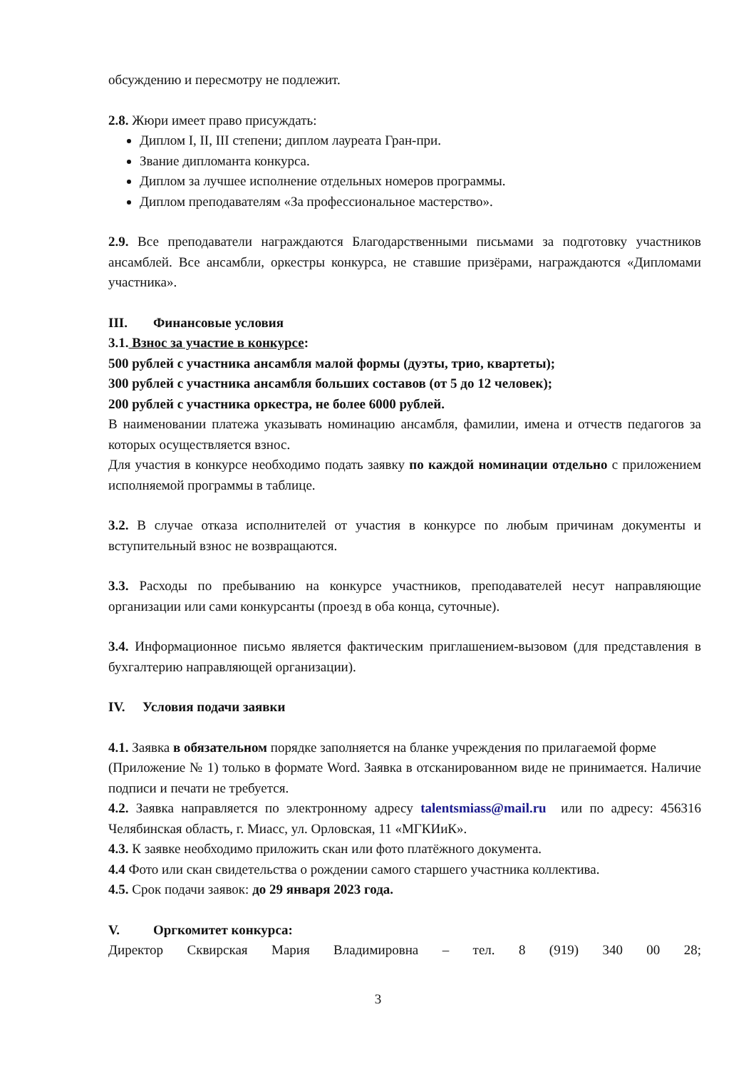обсуждению и пересмотру не подлежит.
2.8. Жюри имеет право присуждать:
Диплом I, II, III степени; диплом лауреата Гран-при.
Звание дипломанта конкурса.
Диплом за лучшее исполнение отдельных номеров программы.
Диплом преподавателям «За профессиональное мастерство».
2.9. Все преподаватели награждаются Благодарственными письмами за подготовку участников ансамблей. Все ансамбли, оркестры конкурса, не ставшие призёрами, награждаются «Дипломами участника».
III. Финансовые условия
3.1. Взнос за участие в конкурсе:
500 рублей с участника ансамбля малой формы (дуэты, трио, квартеты);
300 рублей с участника ансамбля больших составов (от 5 до 12 человек);
200 рублей с участника оркестра, не более 6000 рублей.
В наименовании платежа указывать номинацию ансамбля, фамилии, имена и отчеств педагогов за которых осуществляется взнос.
Для участия в конкурсе необходимо подать заявку по каждой номинации отдельно с приложением исполняемой программы в таблице.
3.2. В случае отказа исполнителей от участия в конкурсе по любым причинам документы и вступительный взнос не возвращаются.
3.3. Расходы по пребыванию на конкурсе участников, преподавателей несут направляющие организации или сами конкурсанты (проезд в оба конца, суточные).
3.4. Информационное письмо является фактическим приглашением-вызовом (для представления в бухгалтерию направляющей организации).
IV. Условия подачи заявки
4.1. Заявка в обязательном порядке заполняется на бланке учреждения по прилагаемой форме
(Приложение № 1) только в формате Word. Заявка в отсканированном виде не принимается. Наличие подписи и печати не требуется.
4.2. Заявка направляется по электронному адресу talentsmiass@mail.ru или по адресу: 456316 Челябинская область, г. Миасс, ул. Орловская, 11 «МГКИиК».
4.3. К заявке необходимо приложить скан или фото платёжного документа.
4.4 Фото или скан свидетельства о рождении самого старшего участника коллектива.
4.5. Срок подачи заявок: до 29 января 2023 года.
V. Оргкомитет конкурса:
Директор Сквирская Мария Владимировна – тел. 8 (919) 340 00 28;
3